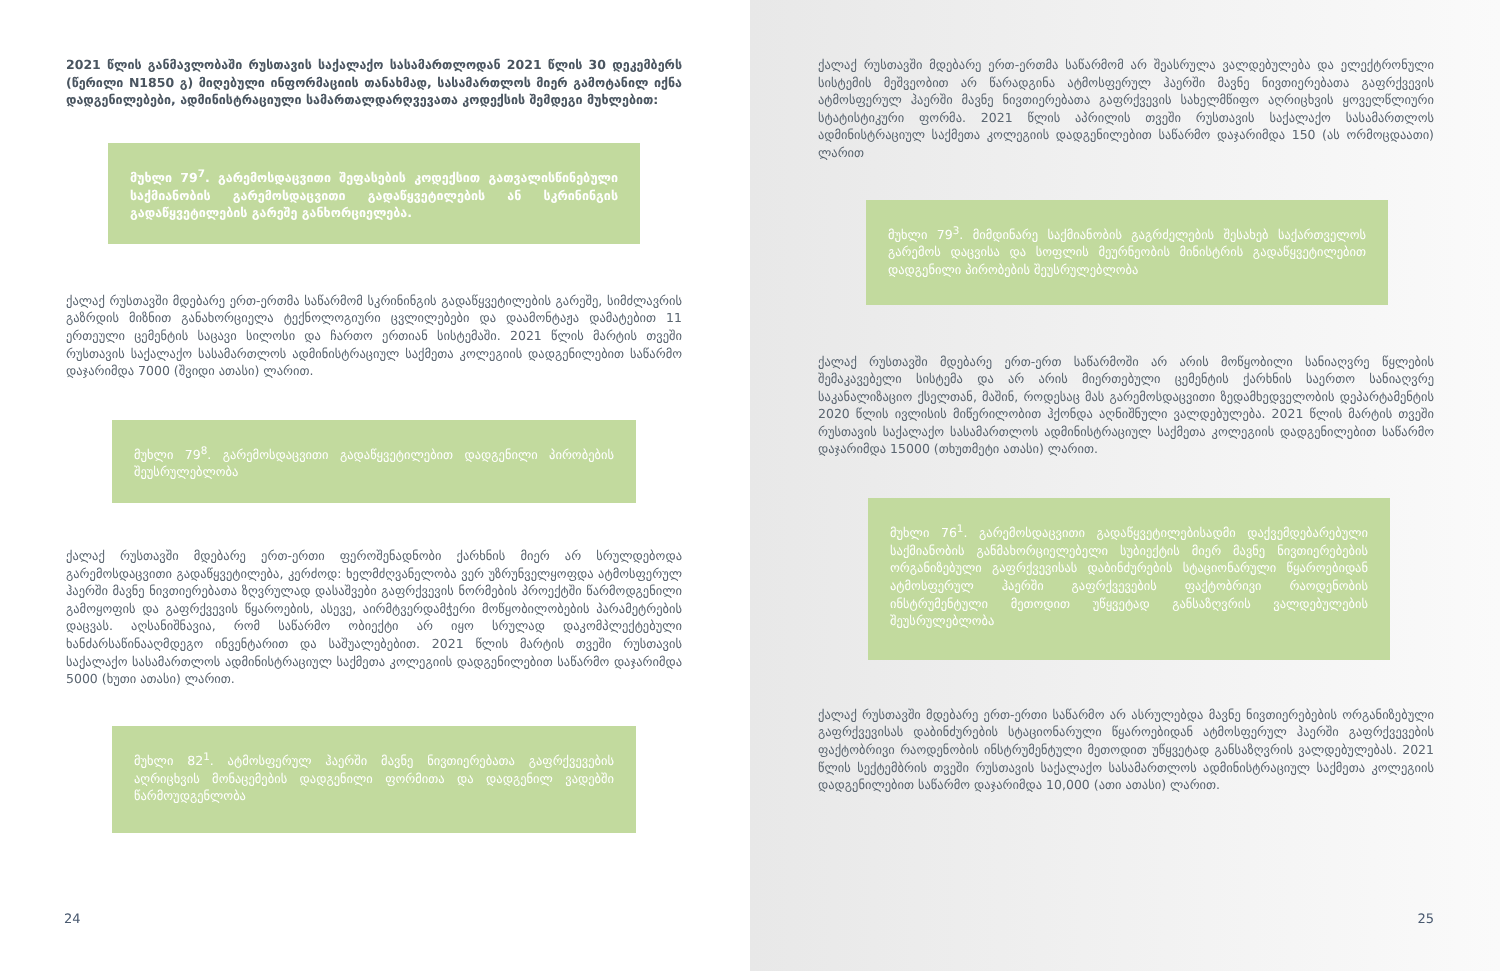2021 წლის განმავლობაში რუსთავის საქალაქო სასამართლოდან 2021 წლის 30 დეკემბერს (წერილი N1850 გ) მიღებული ინფორმაციის თანახმად, სასამართლოს მიერ გამოტანილ იქნა დადგენილებები, ადმინისტრაციული სამართალდარღვევათა კოდექსის შემდეგი მუხლებით:
მუხლი 79<sup>7</sup>. გარემოსდაცვითი შეფასების კოდექსით გათვალისწინებული საქმიანობის გარემოსდაცვითი გადაწყვეტილების ან სკრინინგის გადაწყვეტილების გარეშე განხორციელება.
ქალაქ რუსთავში მდებარე ერთ-ერთმა საწარმომ სკრინინგის გადაწყვეტილების გარეშე, სიმძლავრის გაზრდის მიზნით განახორციელა ტექნოლოგიური ცვლილებები და დაამონტაჟა დამატებით 11 ერთეული ცემენტის საცავი სილოსი და ჩართო ერთიან სისტემაში. 2021 წლის მარტის თვეში რუსთავის საქალაქო სასამართლოს ადმინისტრაციულ საქმეთა კოლეგიის დადგენილებით საწარმო დაჯარიმდა 7000 (შვიდი ათასი) ლარით.
მუხლი 79<sup>8</sup>. გარემოსდაცვითი გადაწყვეტილებით დადგენილი პირობების შეუსრულებლობა
ქალაქ რუსთავში მდებარე ერთ-ერთი ფეროშენადნობი ქარხნის მიერ არ სრულდებოდა გარემოსდაცვითი გადაწყვეტილება, კერძოდ: ხელმძღვანელობა ვერ უზრუნველყოფდა ატმოსფერულ ჰაერში მავნე ნივთიერებათა ზღვრულად დასაშვები გაფრქვევის ნორმების პროექტში წარმოდგენილი გამოყოფის და გაფრქვევის წყაროების, ასევე, აირმტვერდამჭერი მოწყობილობების პარამეტრების დაცვას. აღსანიშნავია, რომ საწარმო ობიექტი არ იყო სრულად დაკომპლექტებული ხანძარსაწინააღმდეგო ინვენტარით და საშუალებებით. 2021 წლის მარტის თვეში რუსთავის საქალაქო სასამართლოს ადმინისტრაციულ საქმეთა კოლეგიის დადგენილებით საწარმო დაჯარიმდა 5000 (ხუთი ათასი) ლარით.
მუხლი 82<sup>1</sup>. ატმოსფერულ ჰაერში მავნე ნივთიერებათა გაფრქვევების აღრიცხვის მონაცემების დადგენილი ფორმითა და დადგენილ ვადებში წარმოუდგენლობა
24
ქალაქ რუსთავში მდებარე ერთ-ერთმა საწარმომ არ შეასრულა ვალდებულება და ელექტრონული სისტემის მეშვეობით არ წარადგინა ატმოსფერულ ჰაერში მავნე ნივთიერებათა გაფრქვევის ატმოსფერულ ჰაერში მავნე ნივთიერებათა გაფრქვევის სახელმწიფო აღრიცხვის ყოველწლიური სტატისტიკური ფორმა. 2021 წლის აპრილის თვეში რუსთავის საქალაქო სასამართლოს ადმინისტრაციულ საქმეთა კოლეგიის დადგენილებით საწარმო დაჯარიმდა 150 (ას ორმოცდაათი) ლარით
მუხლი 79<sup>3</sup>. მიმდინარე საქმიანობის გაგრძელების შესახებ საქართველოს გარემოს დაცვისა და სოფლის მეურნეობის მინისტრის გადაწყვეტილებით დადგენილი პირობების შეუსრულებლობა
ქალაქ რუსთავში მდებარე ერთ-ერთ საწარმოში არ არის მოწყობილი სანიაღვრე წყლების შემაკავებელი სისტემა და არ არის მიერთებული ცემენტის ქარხნის საერთო სანიაღვრე საკანალიზაციო ქსელთან, მაშინ, როდესაც მას გარემოსდაცვითი ზედამხედველობის დეპარტამენტის 2020 წლის ივლისის მიწერილობით ჰქონდა აღნიშნული ვალდებულება. 2021 წლის მარტის თვეში რუსთავის საქალაქო სასამართლოს ადმინისტრაციულ საქმეთა კოლეგიის დადგენილებით საწარმო დაჯარიმდა 15000 (თხუთმეტი ათასი) ლარით.
მუხლი 76<sup>1</sup>. გარემოსდაცვითი გადაწყვეტილებისადმი დაქვემდებარებული საქმიანობის განმახორციელებელი სუბიექტის მიერ მავნე ნივთიერებების ორგანიზებული გაფრქვევისას დაბინძურების სტაციონარული წყაროებიდან ატმოსფერულ ჰაერში გაფრქვევების ფაქტობრივი რაოდენობის ინსტრუმენტული მეთოდით უწყვეტად განსაზღვრის ვალდებულების შეუსრულებლობა
ქალაქ რუსთავში მდებარე ერთ-ერთი საწარმო არ ასრულებდა მავნე ნივთიერებების ორგანიზებული გაფრქვევისას დაბინძურების სტაციონარული წყაროებიდან ატმოსფერულ ჰაერში გაფრქვევების ფაქტობრივი რაოდენობის ინსტრუმენტული მეთოდით უწყვეტად განსაზღვრის ვალდებულებას. 2021 წლის სექტემბრის თვეში რუსთავის საქალაქო სასამართლოს ადმინისტრაციულ საქმეთა კოლეგიის დადგენილებით საწარმო დაჯარიმდა 10,000 (ათი ათასი) ლარით.
25